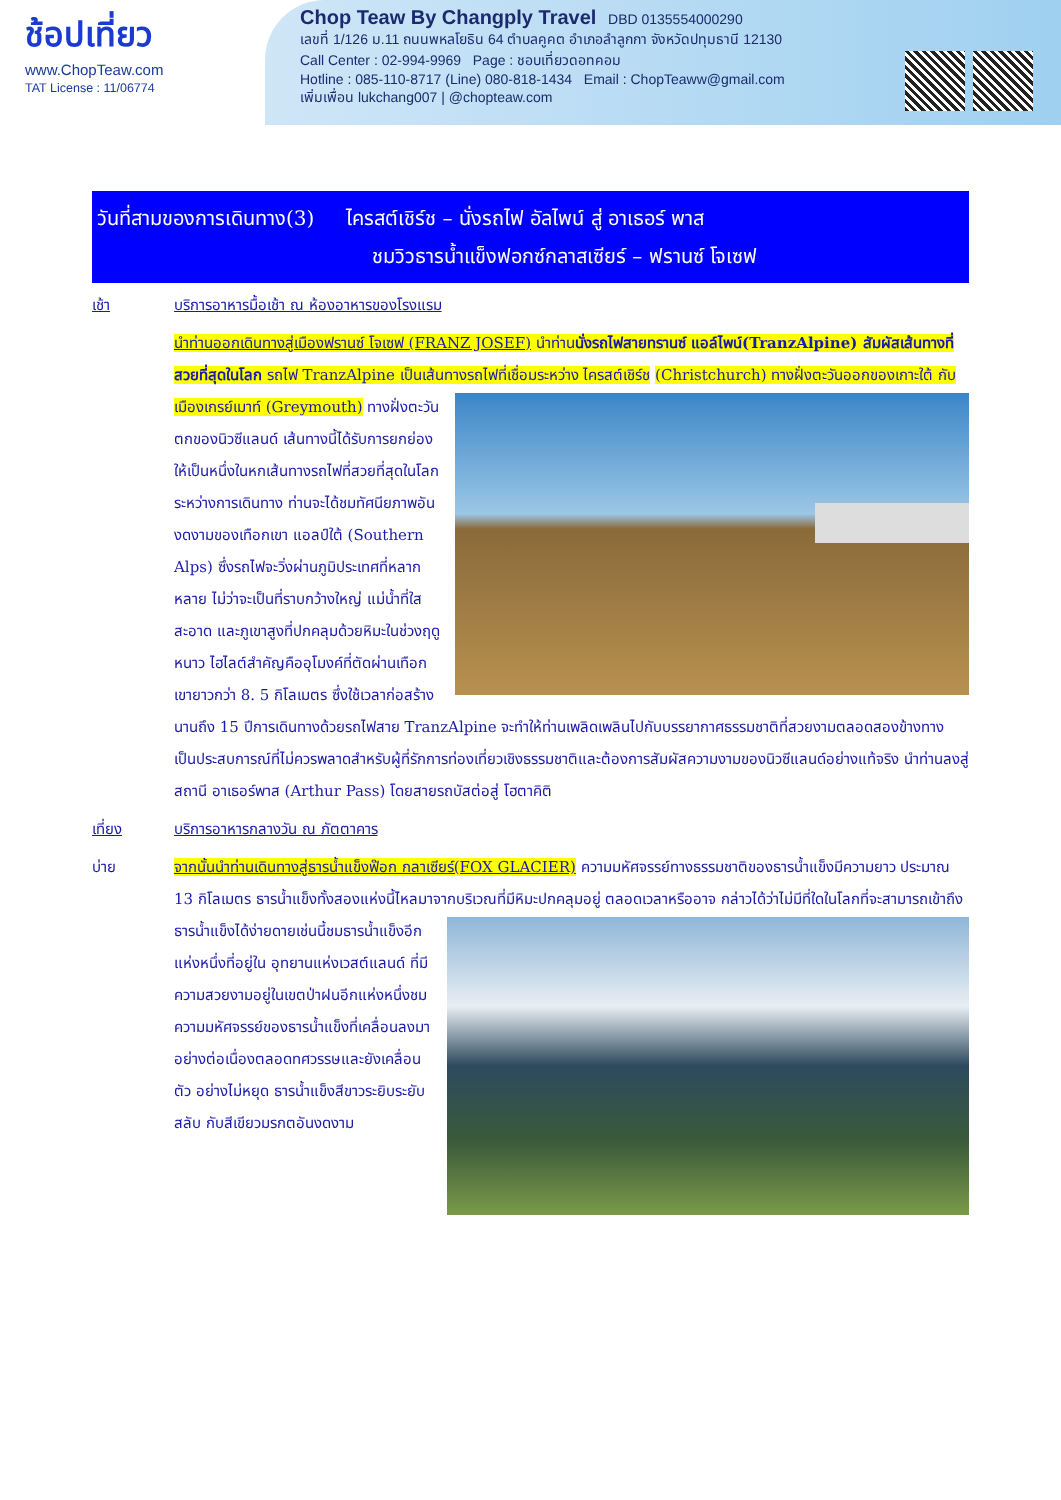ช้อปเที่ยว
www.ChopTeaw.com
TAT License : 11/06774
Chop Teaw By Changply Travel DBD 0135554000290
เลขที่ 1/126 ม.11 ถนนพหลโยธิน 64 ตำบลคูคต อำเภอลำลูกกา จังหวัดปทุมธานี 12130
Call Center : 02-994-9969 Page : ชอบเที่ยวดอทคอม
Hotline : 085-110-8717 (Line) 080-818-1434 Email : ChopTeaww@gmail.com
เพิ่มเพื่อน lukchang007 | @chopteaw.com
วันที่สามของการเดินทาง(3) ไครสต์เชิร์ช – นั่งรถไฟ อัลไพน์ สู่ อาเธอร์ พาส
ชมวิวธารน้ำแข็งฟอกซ์กลาสเซียร์ – ฟรานซ์ โจเซฟ
เช้า บริการอาหารมื้อเช้า ณ ห้องอาหารของโรงแรม
นำท่านออกเดินทางสู่เมืองฟรานซ์ โจเซฟ (FRANZ JOSEF) นำท่านนั่งรถไฟสายทรานซ์ แอล์ไพน์(TranzAlpine) สัมผัสเส้นทางที่สวยที่สุดในโลก รถไฟ TranzAlpine เป็นเส้นทางรถไฟที่เชื่อมระหว่าง ไครสต์เชิร์ช (Christchurch) ทางฝั่งตะวันออกของเกาะใต้ กับ เมืองเกรย์เมาท์ (Greymouth) ทางฝั่งตะวันตกของนิวซีแลนด์ เส้นทางนี้ได้รับการยกย่องให้เป็นหนึ่งในหกเส้นทางรถไฟที่สวยที่สุดในโลกระหว่างการเดินทาง ท่านจะได้ชมทัศนียภาพอันงดงามของเทือกเขา แอลป์ใต้ (Southern Alps) ซึ่งรถไฟจะวิ่งผ่านภูมิประเทศที่หลากหลาย ไม่ว่าจะเป็นที่ราบกว้างใหญ่ แม่น้ำที่ใสสะอาด และภูเขาสูงที่ปกคลุมด้วยหิมะในช่วงฤดูหนาว ไฮไลต์สำคัญคืออุโมงค์ที่ตัดผ่านเทือกเขายาวกว่า 8. 5 กิโลเมตร ซึ่งใช้เวลาก่อสร้างนานถึง 15 ปีการเดินทางด้วยรถไฟสาย TranzAlpine จะทำให้ท่านเพลิดเพลินไปกับบรรยากาศธรรมชาติที่สวยงามตลอดสองข้างทาง เป็นประสบการณ์ที่ไม่ควรพลาดสำหรับผู้ที่รักการท่องเที่ยวเชิงธรรมชาติและต้องการสัมผัสความงามของนิวซีแลนด์อย่างแท้จริง นำท่านลงสู่ สถานี อาเธอร์พาส (Arthur Pass) โดยสายรถบัสต่อสู่ โฮตาคิติ
เที่ยง บริการอาหารกลางวัน ณ ภัตตาคาร
บ่าย จากนั้นนำท่านเดินทางสู่ธารน้ำแข็งฟ๊อก กลาเซียร์(FOX GLACIER) ความมหัศจรรย์ทางธรรมชาติของธารน้ำแข็งมีความยาว ประมาณ 13 กิโลเมตร ธารน้ำแข็งทั้งสองแห่งนี้ไหลมาจากบริเวณที่มีหิมะปกคลุมอยู่ ตลอดเวลาหรืออาจ กล่าวได้ว่าไม่มีที่ใดในโลกที่จะสามารถเข้าถึงธารน้ำแข็งได้ง่ายดายเช่นนี้ชมธารน้ำแข็งอีกแห่งหนึ่งที่อยู่ใน อุทยานแห่งเวสต์แลนด์ ที่มีความสวยงามอยู่ในเขตป่าฝนอีกแห่งหนึ่งชมความมหัศจรรย์ของธารน้ำแข็งที่เคลื่อนลงมาอย่างต่อเนื่องตลอดทศวรรษและยังเคลื่อนตัว อย่างไม่หยุด ธารน้ำแข็งสีขาวระยิบระยับสลับ กับสีเขียวมรกตอันงดงาม